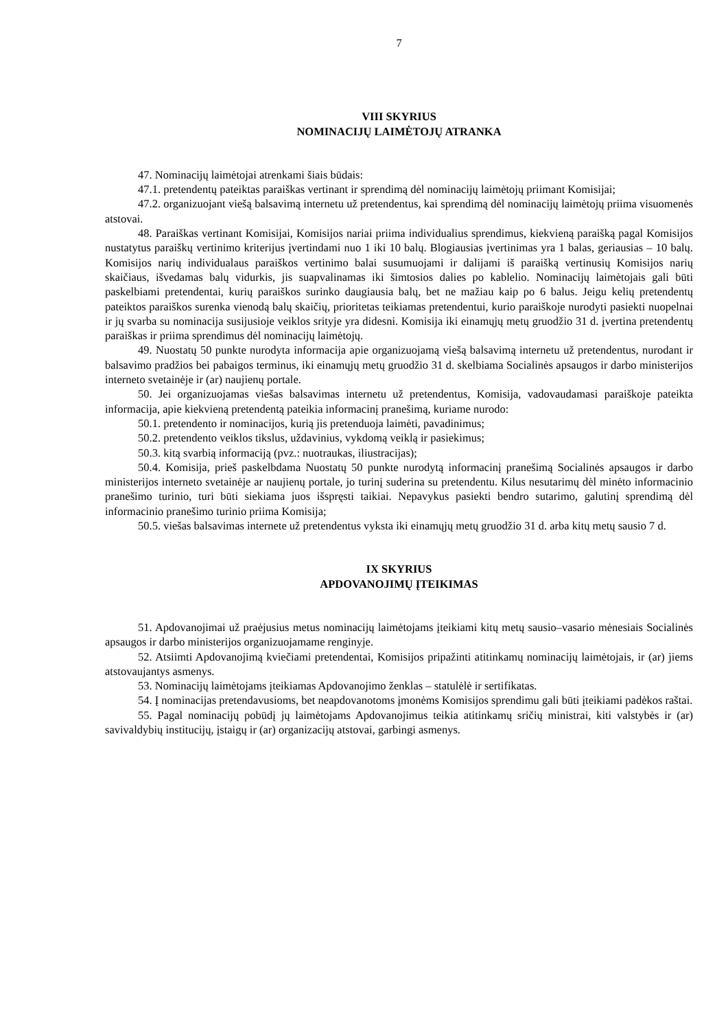7
VIII SKYRIUS
NOMINACIJŲ LAIMĖTOJŲ ATRANKA
47. Nominacijų laimėtojai atrenkami šiais būdais:
47.1. pretendentų pateiktas paraiškas vertinant ir sprendimą dėl nominacijų laimėtojų priimant Komisijai;
47.2. organizuojant viešą balsavimą internetu už pretendentus, kai sprendimą dėl nominacijų laimėtojų priima visuomenės atstovai.
48. Paraiškas vertinant Komisijai, Komisijos nariai priima individualius sprendimus, kiekvieną paraišką pagal Komisijos nustatytus paraiškų vertinimo kriterijus įvertindami nuo 1 iki 10 balų. Blogiausias įvertinimas yra 1 balas, geriausias – 10 balų. Komisijos narių individualaus paraiškos vertinimo balai susumuojami ir dalijami iš paraišką vertinusių Komisijos narių skaičiaus, išvedamas balų vidurkis, jis suapvalinamas iki šimtosios dalies po kablelio. Nominacijų laimėtojais gali būti paskelbiami pretendentai, kurių paraiškos surinko daugiausia balų, bet ne mažiau kaip po 6 balus. Jeigu kelių pretendentų pateiktos paraiškos surenka vienodą balų skaičių, prioritetas teikiamas pretendentui, kurio paraiškoje nurodyti pasiekti nuopelnai ir jų svarba su nominacija susijusioje veiklos srityje yra didesni. Komisija iki einamųjų metų gruodžio 31 d. įvertina pretendentų paraiškas ir priima sprendimus dėl nominacijų laimėtojų.
49. Nuostatų 50 punkte nurodyta informacija apie organizuojamą viešą balsavimą internetu už pretendentus, nurodant ir balsavimo pradžios bei pabaigos terminus, iki einamųjų metų gruodžio 31 d. skelbiama Socialinės apsaugos ir darbo ministerijos interneto svetainėje ir (ar) naujienų portale.
50. Jei organizuojamas viešas balsavimas internetu už pretendentus, Komisija, vadovaudamasi paraiškoje pateikta informacija, apie kiekvieną pretendentą pateikia informacinį pranešimą, kuriame nurodo:
50.1. pretendento ir nominacijos, kurią jis pretenduoja laimėti, pavadinimus;
50.2. pretendento veiklos tikslus, uždavinius, vykdomą veiklą ir pasiekimus;
50.3. kitą svarbią informaciją (pvz.: nuotraukas, iliustracijas);
50.4. Komisija, prieš paskelbdama Nuostatų 50 punkte nurodytą informacinį pranešimą Socialinės apsaugos ir darbo ministerijos interneto svetainėje ar naujienų portale, jo turinį suderina su pretendentu. Kilus nesutarimų dėl minėto informacinio pranešimo turinio, turi būti siekiama juos išspręsti taikiai. Nepavykus pasiekti bendro sutarimo, galutinį sprendimą dėl informacinio pranešimo turinio priima Komisija;
50.5. viešas balsavimas internete už pretendentus vyksta iki einamųjų metų gruodžio 31 d. arba kitų metų sausio 7 d.
IX SKYRIUS
APDOVANOJIMŲ ĮTEIKIMAS
51. Apdovanojimai už praėjusius metus nominacijų laimėtojams įteikiami kitų metų sausio–vasario mėnesiais Socialinės apsaugos ir darbo ministerijos organizuojamame renginyje.
52. Atsiimti Apdovanojimą kviečiami pretendentai, Komisijos pripažinti atitinkamų nominacijų laimėtojais, ir (ar) jiems atstovaujantys asmenys.
53. Nominacijų laimėtojams įteikiamas Apdovanojimo ženklas – statulėlė ir sertifikatas.
54. Į nominacijas pretendavusioms, bet neapdovanotoms įmonėms Komisijos sprendimu gali būti įteikiami padėkos raštai.
55. Pagal nominacijų pobūdį jų laimėtojams Apdovanojimus teikia atitinkamų sričių ministrai, kiti valstybės ir (ar) savivaldybių institucijų, įstaigų ir (ar) organizacijų atstovai, garbingi asmenys.